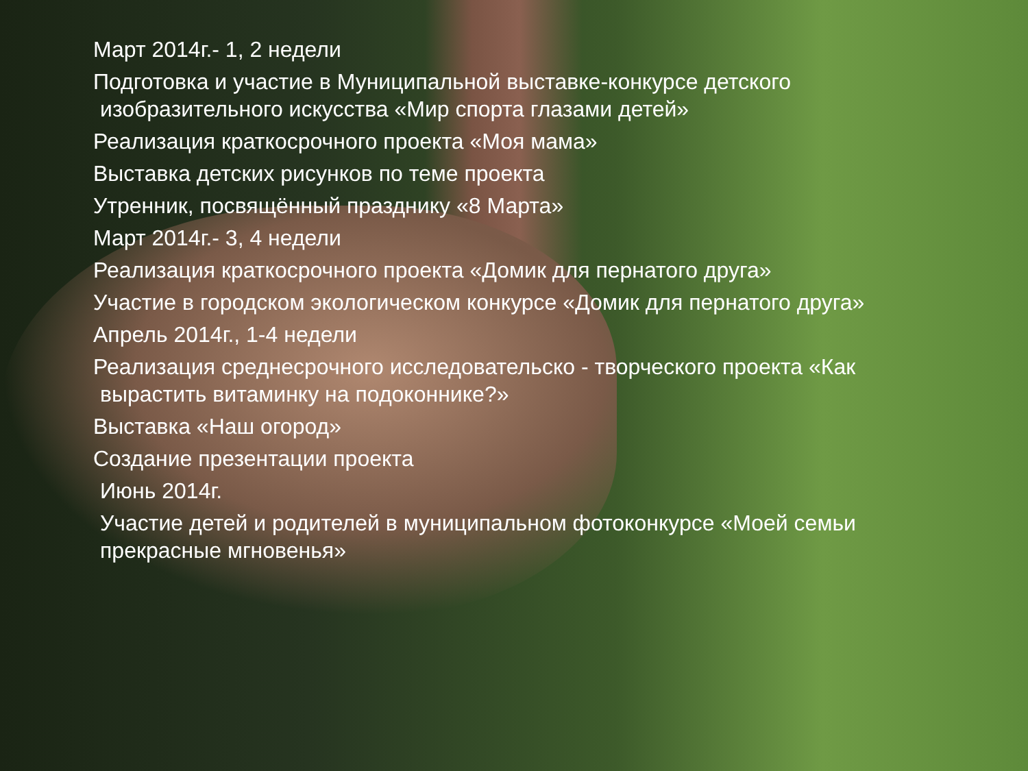Март 2014г.- 1, 2 недели
Подготовка и участие в Муниципальной выставке-конкурсе детского
изобразительного искусства «Мир спорта глазами детей»
Реализация краткосрочного проекта «Моя мама»
Выставка детских рисунков по теме проекта
Утренник, посвящённый празднику «8 Марта»
Март 2014г.- 3, 4 недели
Реализация краткосрочного проекта «Домик для пернатого друга»
Участие в городском экологическом конкурсе «Домик для пернатого друга»
Апрель 2014г., 1-4 недели
Реализация среднесрочного исследовательско - творческого проекта «Как
вырастить витаминку на подоконнике?»
Выставка «Наш огород»
Создание презентации проекта
Июнь 2014г.
Участие детей и родителей в муниципальном фотоконкурсе «Моей семьи
прекрасные мгновенья»